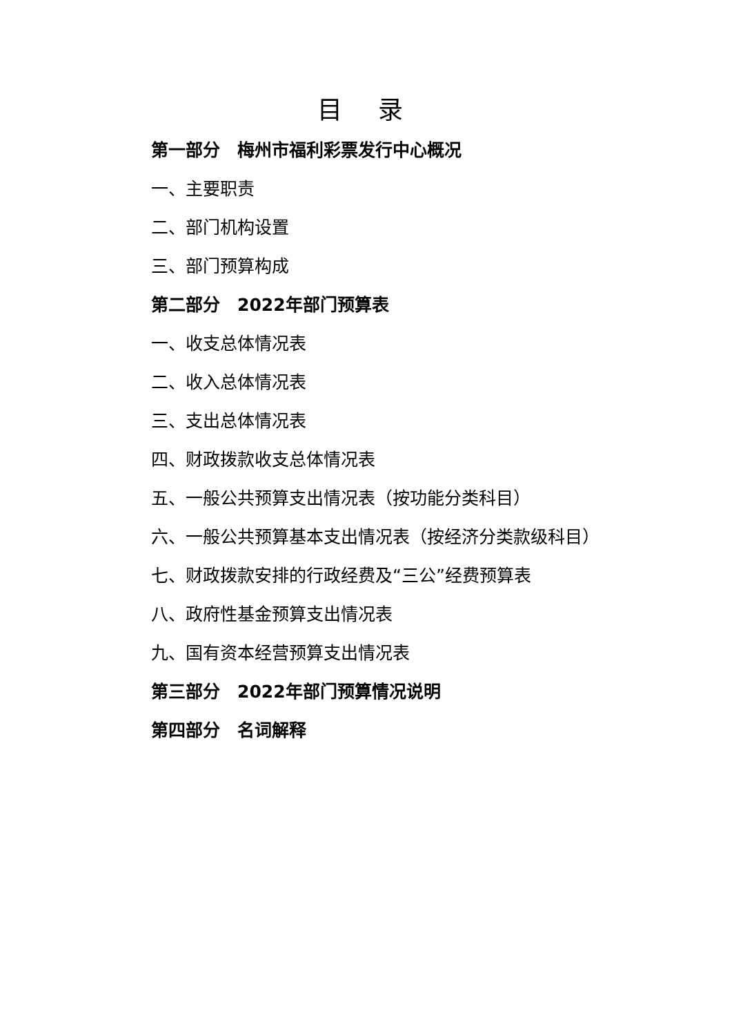目 录
第一部分　梅州市福利彩票发行中心概况
一、主要职责
二、部门机构设置
三、部门预算构成
第二部分　2022年部门预算表
一、收支总体情况表
二、收入总体情况表
三、支出总体情况表
四、财政拨款收支总体情况表
五、一般公共预算支出情况表（按功能分类科目）
六、一般公共预算基本支出情况表（按经济分类款级科目）
七、财政拨款安排的行政经费及“三公”经费预算表
八、政府性基金预算支出情况表
九、国有资本经营预算支出情况表
第三部分　2022年部门预算情况说明
第四部分　名词解释